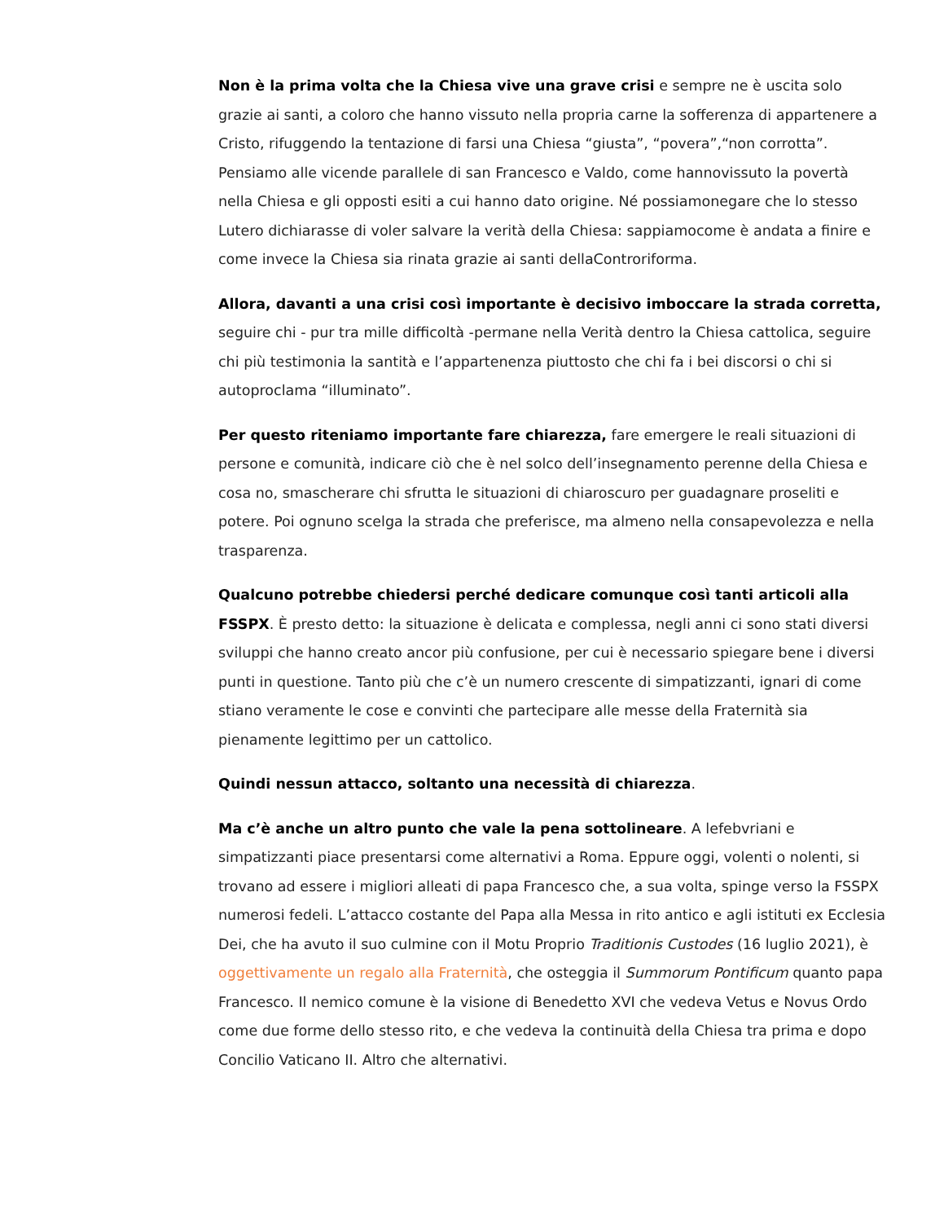Non è la prima volta che la Chiesa vive una grave crisi e sempre ne è uscita solo grazie ai santi, a coloro che hanno vissuto nella propria carne la sofferenza di appartenere a Cristo, rifuggendo la tentazione di farsi una Chiesa “giusta”, “povera”,“non corrotta”. Pensiamo alle vicende parallele di san Francesco e Valdo, come hannovissuto la povertà nella Chiesa e gli opposti esiti a cui hanno dato origine. Né possiamonegare che lo stesso Lutero dichiarasse di voler salvare la verità della Chiesa: sappiamocome è andata a finire e come invece la Chiesa sia rinata grazie ai santi dellaControriforma.
Allora, davanti a una crisi così importante è decisivo imboccare la strada corretta, seguire chi - pur tra mille difficoltà -permane nella Verità dentro la Chiesa cattolica, seguire chi più testimonia la santità e l’appartenenza piuttosto che chi fa i bei discorsi o chi si autoproclama “illuminato”.
Per questo riteniamo importante fare chiarezza, fare emergere le reali situazioni di persone e comunità, indicare ciò che è nel solco dell’insegnamento perenne della Chiesa e cosa no, smascherare chi sfrutta le situazioni di chiaroscuro per guadagnare proseliti e potere. Poi ognuno scelga la strada che preferisce, ma almeno nella consapevolezza e nella trasparenza.
Qualcuno potrebbe chiedersi perché dedicare comunque così tanti articoli alla FSSPX. È presto detto: la situazione è delicata e complessa, negli anni ci sono stati diversi sviluppi che hanno creato ancor più confusione, per cui è necessario spiegare bene i diversi punti in questione. Tanto più che c’è un numero crescente di simpatizzanti, ignari di come stiano veramente le cose e convinti che partecipare alle messe della Fraternità sia pienamente legittimo per un cattolico.
Quindi nessun attacco, soltanto una necessità di chiarezza.
Ma c’è anche un altro punto che vale la pena sottolineare. A lefebvriani e simpatizzanti piace presentarsi come alternativi a Roma. Eppure oggi, volenti o nolenti, si trovano ad essere i migliori alleati di papa Francesco che, a sua volta, spinge verso la FSSPX numerosi fedeli. L’attacco costante del Papa alla Messa in rito antico e agli istituti ex Ecclesia Dei, che ha avuto il suo culmine con il Motu Proprio Traditionis Custodes (16 luglio 2021), è oggettivamente un regalo alla Fraternità, che osteggia il Summorum Pontificum quanto papa Francesco. Il nemico comune è la visione di Benedetto XVI che vedeva Vetus e Novus Ordo come due forme dello stesso rito, e che vedeva la continuità della Chiesa tra prima e dopo Concilio Vaticano II. Altro che alternativi.